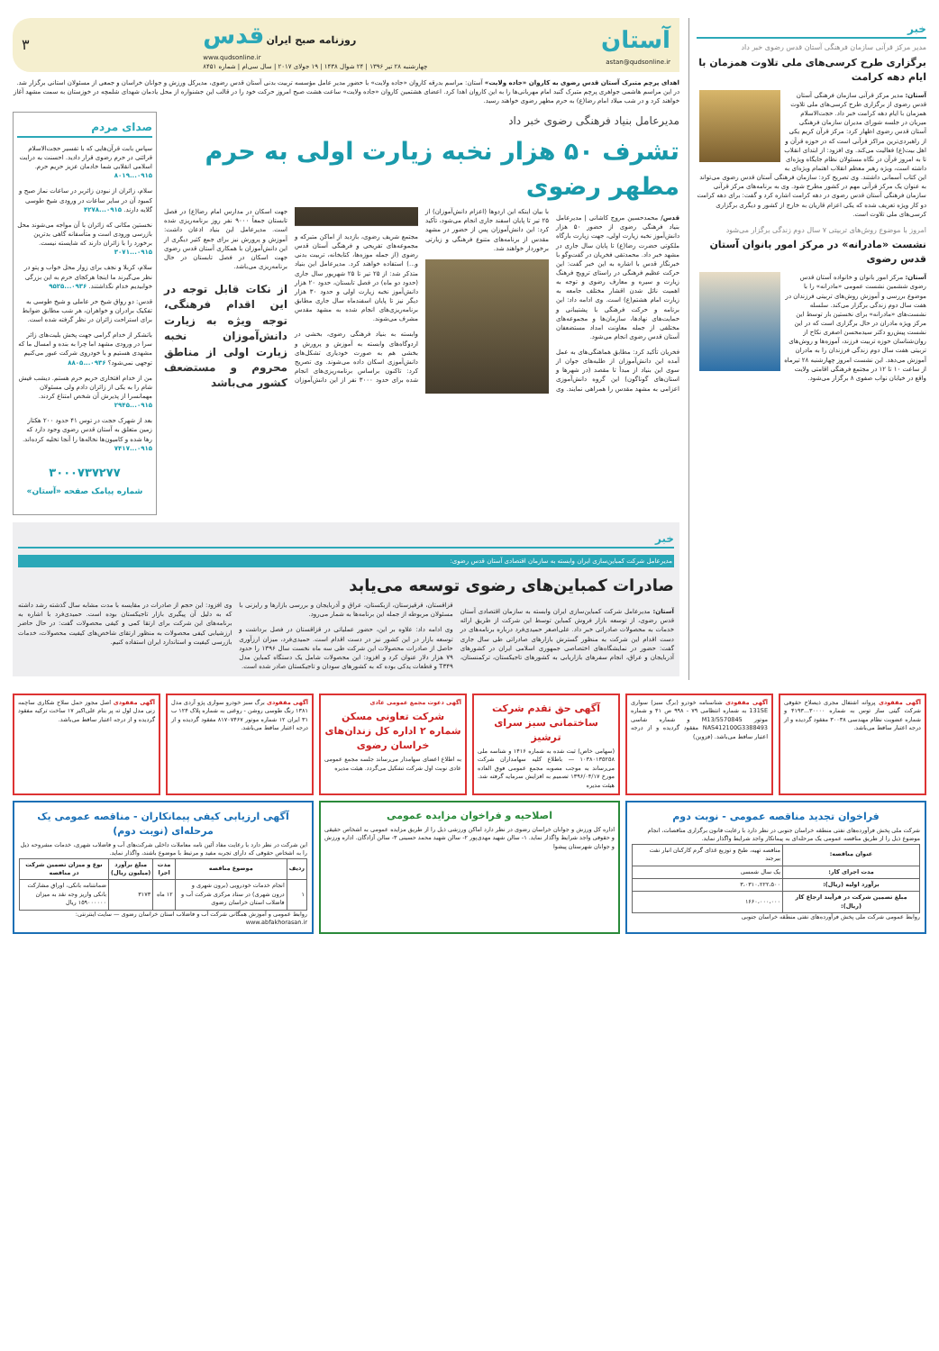خبر
مدیر مرکز قرآنی سازمان فرهنگی آستان قدس رضوی خبر داد
برگزاری طرح کرسی‌های ملی تلاوت همزمان با ایام دهه کرامت
آستان: مدیر مرکز قرآنی سازمان فرهنگی آستان قدس رضوی از برگزاری طرح کرسی‌های ملی تلاوت همزمان با ایام دهه کرامت خبر داد. حجت‌الاسلام میریان در جلسه شورای مدیران سازمان فرهنگی آستان قدس رضوی اظهار کرد: مرکز قرآن کریم یکی از راهبردی‌ترین مراکز قرآنی است که در حوزه قرآن و اهل بیت(ع) فعالیت می‌کند. وی افزود: از ابتدای انقلاب تا به امروز قرآن در نگاه مسئولان نظام جایگاه ویژه‌ای داشته است، ویژه رهبر معظم انقلاب اهتمام ویژه‌ای به این کتاب آسمانی داشتند. وی تصریح کرد: سازمان فرهنگی آستان قدس رضوی می‌تواند به عنوان یک مرکز قرآنی مهم در کشور مطرح شود. وی به برنامه‌های مرکز قرآنی سازمان فرهنگی آستان قدس رضوی در دهه کرامت اشاره کرد و گفت: برای دهه کرامت دو کار ویژه تعریف شده که یکی اعزام قاریان به خارج از کشور و دیگری برگزاری کرسی‌های ملی تلاوت است.
امروز با موضوع روش‌های تربیتی ۷ سال دوم زندگی برگزار می‌شود
نشست «مادرانه» در مرکز امور بانوان آستان قدس رضوی
آستان: مرکز امور بانوان و خانواده آستان قدس رضوی ششمین نشست عمومی «مادرانه» را با موضوع بررسی و آموزش روش‌های تربیتی فرزندان در هفت سال دوم زندگی برگزار می‌کند. سلسله نشست‌های «مادرانه» برای نخستین بار توسط این مرکز ویژه مادران در حال برگزاری است که در این نشست پیش‌رو دکتر سیدمحسن اصغری نکاح از روان‌شناسان حوزه تربیت فرزند، آموزه‌ها و روش‌های تربیتی هفت سال دوم زندگی فرزندان را به مادران آموزش می‌دهد. این نشست امروز چهارشنبه ۲۸ تیرماه از ساعت ۱۰ تا ۱۲ در مجتمع فرهنگی اقامتی ولایت واقع در خیابان نواب صفوی ۸ برگزار می‌شود.
آستان
astan@qudsonline.ir
روزنامه صبح ایران قدس
www.qudsonline.ir
چهارشنبه ۲۸ تیر ۱۳۹۶ | ۲۴ شوال ۱۴۳۸ | ۱۹ جولای ۲۰۱۷ | سال سی‌ام | شماره ۸۴۵۱
۳
اهدای پرچم متبرک آستان قدس رضوی به کاروان «جاده ولایت» آستان: مراسم بدرقه کاروان «جاده ولایت» با حضور مدیر عامل مؤسسه تربیت بدنی آستان قدس رضوی، مدیرکل ورزش و جوانان خراسان و جمعی از مسئولان استانی برگزار شد. در این مراسم هاشمی جواهری پرچم متبرک گنبد امام مهربانی‌ها را به این کاروان اهدا کرد. اعضای هشتمین کاروان «جاده ولایت» ساعت هشت صبح امروز حرکت خود را در قالب این جشنواره از محل یادمان شهدای شلمچه در خوزستان به سمت مشهد آغاز خواهند کرد و در شب میلاد امام رضا(ع) به حرم مطهر رضوی خواهند رسید.
مدیرعامل بنیاد فرهنگی رضوی خبر داد
تشرف ۵۰ هزار نخبه زیارت اولی به حرم مطهر رضوی
قدس/ محمدحسین مروج کاشانی | مدیرعامل بنیاد فرهنگی رضوی از حضور ۵۰ هزار دانش‌آموز نخبه زیارت اولی، جهت زیارت بارگاه ملکوتی حضرت رضا(ع) تا پایان سال جاری در مشهد خبر داد. محمدتقی فخریان در گفت‌وگو با خبرنگار قدس با اشاره به این خبر گفت: این حرکت عظیم فرهنگی در راستای ترویج فرهنگ زیارت و سیره و معارف رضوی و توجه به اهمیت نائل شدن اقشار مختلف جامعه به زیارت امام هشتم(ع) است. وی ادامه داد: این برنامه و حرکت فرهنگی با پشتیبانی و حمایت‌های نهادها، سازمان‌ها و مجموعه‌های مختلفی از جمله معاونت امداد مستضعفان آستان قدس رضوی انجام می‌شود.
فخریان تأکید کرد: مطابق هماهنگی‌های به عمل آمده این دانش‌آموزان از طلبه‌های جوان از سوی این بنیاد از مبدأ تا مقصد (در شهرها و استان‌های گوناگون) این گروه دانش‌آموزی اعزامی به مشهد مقدس را همراهی نمایند. وی با بیان اینکه این اردوها (اعزام دانش‌آموزان) از ۲۵ تیر تا پایان اسفند جاری انجام می‌شود، تأکید کرد: این دانش‌آموزان پس از حضور در مشهد مقدس از برنامه‌های متنوع فرهنگی و زیارتی برخوردار خواهند شد.
مجتمع شریف رضوی، بازدید از اماکن متبرکه و مجموعه‌های تفریحی و فرهنگی آستان قدس رضوی (از جمله موزه‌ها، کتابخانه، تربیت بدنی و...) استفاده خواهند کرد. مدیرعامل این بنیاد متذکر شد: از ۲۵ تیر تا ۲۵ شهریور سال جاری (حدود دو ماه) در فصل تابستان، حدود ۲۰ هزار دانش‌آموز نخبه زیارت اولی و حدود ۳۰ هزار دیگر نیز تا پایان اسفندماه سال جاری مطابق برنامه‌ریزی‌های انجام شده به مشهد مقدس مشرف می‌شوند.
وابسته به بنیاد فرهنگی رضوی، بخشی در اردوگاه‌های وابسته به آموزش و پرورش و بخشی هم به صورت خودیاری تشکل‌های دانش‌آموزی اسکان داده می‌شوند. وی تصریح کرد: تاکنون براساس برنامه‌ریزی‌های انجام شده برای حدود ۳۰۰۰ نفر از این دانش‌آموزان جهت اسکان در مدارس امام رضا(ع) در فصل تابستان جمعاً ۹۰۰۰ نفر روز برنامه‌ریزی شده است. مدیرعامل این بنیاد اذعان داشت: آموزش و پرورش نیز برای جمع کثیر دیگری از این دانش‌آموزان با همکاری آستان قدس رضوی جهت اسکان در فصل تابستان در حال برنامه‌ریزی می‌باشد.
از نکات قابل توجه در این اقدام فرهنگی، توجه ویژه به زیارت دانش‌آموزان نخبه زیارت اولی از مناطق محروم و مستضعف کشور می‌باشد
صدای مردم
سپاس بابت قرآن‌هایی که با تفسیر حجت‌الاسلام قرائتی در حرم رضوی قرار دادید. احسنت به درایت اسلامی انقلابی شما خادمان عزیز حریم حرم. ۰۹۱۵...۸۰۱۹
سلام، زائران از نبودن زائربر در ساعات نماز صبح و کمبود آن در سایر ساعات در ورودی شیخ طوسی گلایه دارند. ۰۹۱۵...۴۲۷۸
نخستین مکانی که زائران با آن مواجه می‌شوند محل بازرسی ورودی است و متأسفانه گاهی بدترین برخورد را با زائران دارند که شایسته نیست. ۰۹۱۵...۳۰۷۱
سلام، کربلا و نجف برای زوار محل خواب و پتو در نظر می‌گیرند ما اینجا هرکجای حرم به این بزرگی خوابیدیم خدام نگذاشتند. ۰۹۳۶...۹۵۲۵
قدس: دو رواق شیخ حر عاملی و شیخ طوسی به تفکیک برادران و خواهران، هر شب مطابق ضوابط برای استراحت زائران در نظر گرفته شده است.
باتشکر از خدام گرامی جهت پخش بلیت‌های زائر سرا در ورودی مشهد اما چرا به بنده و امسال ما که مشهدی هستیم و با خودروی شرکت عبور می‌کنیم توجهی نمی‌شود؟ ۰۹۳۶...۸۸۰۵
من از خدام افتخاری حریم حرم هستم. دیشب فیش شام را به یکی از زائران دادم ولی مسئولان مهمانسرا از پذیرش آن شخص امتناع کردند. ۰۹۱۵...۲۹۴۵
بعد از شهرک حجت در توس ۴۱ حدود ۲۰۰ هکتار زمین متعلق به آستان قدس رضوی وجود دارد که رها شده و کامیون‌ها نخاله‌ها را آنجا تخلیه کرده‌اند. ۰۹۱۵...۷۴۱۷
۳۰۰۰۷۳۷۲۷۷
شماره پیامک صفحه «آستان»
خبر
مدیرعامل شرکت کمباین‌سازی ایران وابسته به سازمان اقتصادی آستان قدس رضوی:
صادرات کمباین‌های رضوی توسعه می‌یابد
آستان: مدیرعامل شرکت کمباین‌سازی ایران وابسته به سازمان اقتصادی آستان قدس رضوی، از توسعه بازار فروش کمباین توسط این شرکت از طریق ارائه خدمات به محصولات صادراتی خبر داد. علی‌اصغر حمیدی‌فرد درباره برنامه‌های در دست اقدام این شرکت به منظور گسترش بازارهای صادراتی طی سال جاری گفت: حضور در نمایشگاه‌های اختصاصی جمهوری اسلامی ایران در کشورهای آذربایجان و عراق، انجام سفرهای بازاریابی به کشورهای تاجیکستان، ترکمنستان، قزاقستان، قرقیزستان، ازبکستان، عراق و آذربایجان و بررسی بازارها و رایزنی با مسئولان مربوطه از جمله این برنامه‌ها به شمار می‌رود.
وی ادامه داد: علاوه بر این، حضور عملیاتی در قزاقستان در فصل برداشت و توسعه بازار در این کشور نیز در دست اقدام است. حمیدی‌فرد، میزان ارزآوری حاصل از صادرات محصولات این شرکت طی سه ماه نخست سال ۱۳۹۶ را حدود ۷۹ هزار دلار عنوان کرد و افزود: این محصولات شامل یک دستگاه کمباین مدل T۳۴۹ و قطعات یدکی بوده که به کشورهای سودان و تاجیکستان صادر شده است.
وی افزود: این حجم از صادرات در مقایسه با مدت مشابه سال گذشته رشد داشته که به دلیل آن پیگیری بازار تاجیکستان بوده است. حمیدی‌فرد با اشاره به برنامه‌های این شرکت برای ارتقا کمی و کیفی محصولات گفت: در حال حاضر ارزشیابی کیفی محصولات به منظور ارتقای شاخص‌های کیفیت محصولات، خدمات بازرسی کیفیت و استاندارد ایران استفاده کنیم.
آگهی مفقودی پروانه اشتغال مجری ذیصلاح حقوقی شرکت گیتی ساز توس به شماره ۳۰۰۰۰...۴۱۹۳ و شماره عضویت نظام مهندسی ۳۰۰۳۸ مفقود گردیده و از درجه اعتبار ساقط می‌باشد.
آگهی مفقودی شناسنامه خودرو (برگ سبز) سواری 131SE به شماره انتظامی ۷۹ - ۹۹۸ ص ۴۱ و شماره موتور M13/5570845 و شماره شاسی NAS412100G3388493 مفقود گردیده و از درجه اعتبار ساقط می‌باشد. (قزوین)
آگهی حق تقدم شرکت ساختمانی سبز سرای ترشیز
(سهامی خاص) ثبت شده به شماره ۱۴۱۶ و شناسه ملی ۱۰۳۸۰۱۳۵۲۵۸ — باطلاع کلیه سهامداران شرکت می‌رساند به موجب مصوبه مجمع عمومی فوق العاده مورخ ۱۳۹۶/۰۴/۱۷ تصمیم به افزایش سرمایه گرفته شد. هیئت مدیره
آگهی دعوت مجمع عمومی عادی
شرکت تعاونی مسکن شماره ۲ اداره کل زندان‌های خراسان رضوی
به اطلاع اعضای سهامدار می‌رساند جلسه مجمع عمومی عادی نوبت اول شرکت تشکیل می‌گردد. هیئت مدیره
آگهی مفقودی برگ سبز خودرو سواری پژو آردی مدل ۱۳۸۱ رنگ طوسی روشن - روغنی به شماره پلاک ۱۲۴ ب ۳۱ ایران ۱۲ شماره موتور ۸۱۷۰۷۴۶۷ مفقود گردیده و از درجه اعتبار ساقط می‌باشد.
آگهی مفقودی اصل مجوز حمل سلاح شکاری ساچمه زنی مدل لول ته پر بنام علی‌اکبر ۱۷ ساخت ترکیه مفقود گردیده و از درجه اعتبار ساقط می‌باشد.
فراخوان تجدید مناقصه عمومی - نوبت دوم
شرکت ملی پخش فرآورده‌های نفتی منطقه خراسان جنوبی در نظر دارد با رعایت قانون برگزاری مناقصات، انجام موضوع ذیل را از طریق مناقصه عمومی یک مرحله‌ای به پیمانکار واجد شرایط واگذار نماید.
| عنوان مناقصه: | مناقصه تهیه، طبخ و توزیع غذای گرم کارکنان انبار نفت بیرجند |
| مدت اجرای کار: | یک سال شمسی |
| برآورد اولیه (ریال): | ۳،۰۳۱۰،۲۲۲،۵۰۰ |
| مبلغ تضمین شرکت در فرآیند ارجاع کار (ریال): | ۱۶۶۰،۰۰۰،۰۰۰ |
روابط عمومی شرکت ملی پخش فرآورده‌های نفتی منطقه خراسان جنوبی
اصلاحیه و فراخوان مزایده عمومی
اداره کل ورزش و جوانان خراسان رضوی در نظر دارد اماکن ورزشی ذیل را از طریق مزایده عمومی به اشخاص حقیقی و حقوقی واجد شرایط واگذار نماید. ۱- سالن شهید مهدی‌پور ۲- سالن شهید محمد حسینی ۳- سالن آزادگان. اداره ورزش و جوانان شهرستان پیشوا
آگهی ارزیابی کیفی پیمانکاران - مناقصه عمومی یک مرحله‌ای (نوبت دوم)
این شرکت در نظر دارد با رعایت مفاد آئین نامه معاملات داخلی شرکت‌های آب و فاضلاب شهری، خدمات مشروحه ذیل را به اشخاص حقوقی که دارای تجربه مفید و مرتبط با موضوع باشند، واگذار نماید.
| ردیف | موضوع مناقصه | مدت اجرا | مبلغ برآورد (میلیون ریال) | نوع و میزان تضمین شرکت در مناقصه |
| --- | --- | --- | --- | --- |
| ۱ | انجام خدمات خودرویی (برون شهری و درون شهری) در ستاد مرکزی شرکت آب و فاضلاب استان خراسان رضوی | ۱۲ ماه | ۳۱۷۳ | ضمانتنامه بانکی، اوراق مشارکت بانکی واریز وجه نقد به میزان ۱۵۹۰۰۰۰۰۰ ریال |
روابط عمومی و آموزش همگانی شرکت آب و فاضلاب استان خراسان رضوی — سایت اینترنتی: www.abfakhorasan.ir